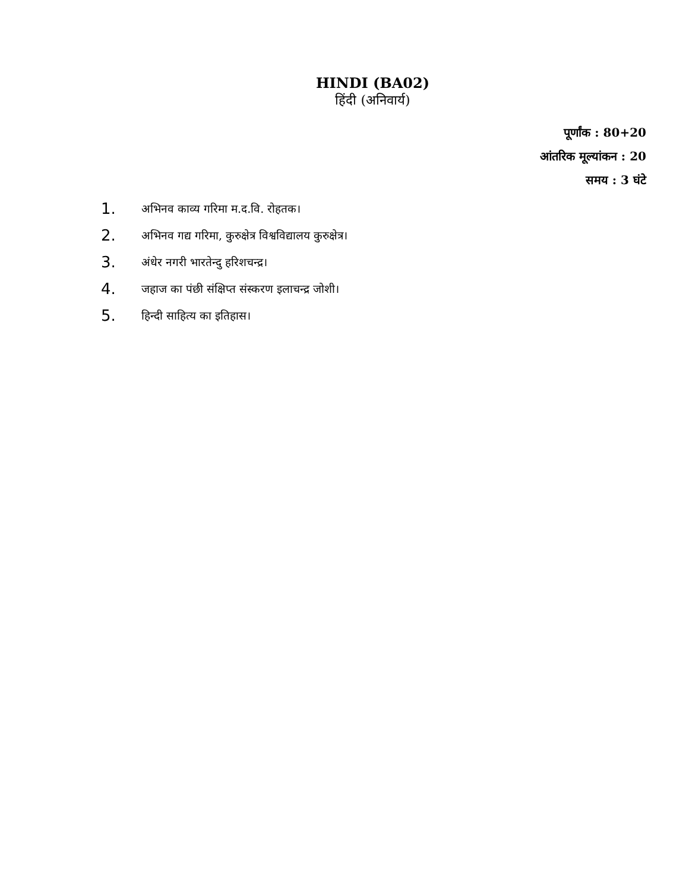HINDI (BA02)
हिंदी (अनिवार्य)
पूर्णांक : 80+20
आंतरिक मूल्यांकन : 20
समय : 3 घंटे
1. अभिनव काव्य गरिमा म.द.वि. रोहतक।
2. अभिनव गद्य गरिमा, कुरुक्षेत्र विश्वविद्यालय कुरुक्षेत्र।
3. अंधेर नगरी भारतेन्दु हरिशचन्द्र।
4. जहाज का पंछी संक्षिप्त संस्करण इलाचन्द्र जोशी।
5. हिन्दी साहित्य का इतिहास।